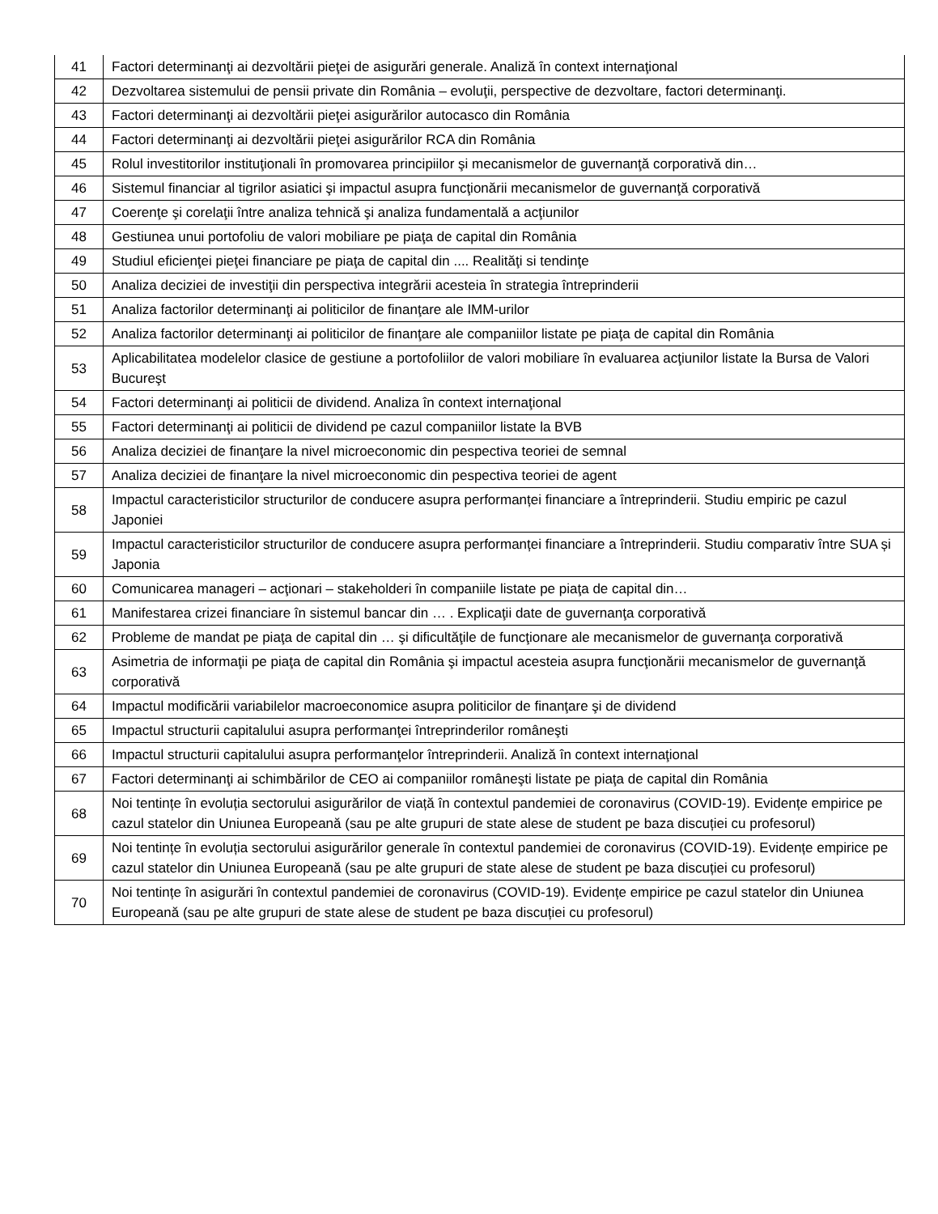| 41 | Factori determinanţi ai dezvoltării pieţei de asigurări generale. Analiză în context internaţional |
| 42 | Dezvoltarea sistemului de pensii private din România – evoluţii, perspective de dezvoltare, factori determinanţi. |
| 43 | Factori determinanţi ai dezvoltării pieţei asigurărilor autocasco din România |
| 44 | Factori determinanţi ai dezvoltării pieţei asigurărilor RCA din România |
| 45 | Rolul investitorilor instituţionali în promovarea principiilor şi mecanismelor de guvernanţă corporativă din… |
| 46 | Sistemul financiar al tigrilor asiatici şi impactul asupra funcţionării mecanismelor de guvernanţă corporativă |
| 47 | Coerenţe şi corelaţii între analiza tehnică şi analiza fundamentală a acţiunilor |
| 48 | Gestiunea unui portofoliu de valori mobiliare pe piaţa de capital din România |
| 49 | Studiul eficienţei pieţei financiare pe piaţa de capital din .... Realităţi si tendinţe |
| 50 | Analiza deciziei de investiţii din perspectiva integrării acesteia în strategia întreprinderii |
| 51 | Analiza factorilor determinanţi ai politicilor de finanţare ale IMM-urilor |
| 52 | Analiza factorilor determinanţi ai politicilor de finanţare ale companiilor listate pe piaţa de capital din România |
| 53 | Aplicabilitatea modelelor clasice de gestiune a portofoliilor de valori mobiliare în evaluarea acţiunilor listate la Bursa de Valori Bucureşt |
| 54 | Factori determinanţi ai politicii de dividend. Analiza în context internaţional |
| 55 | Factori determinanţi ai politicii de dividend pe cazul companiilor listate la BVB |
| 56 | Analiza deciziei de finanţare la nivel microeconomic din pespectiva teoriei de semnal |
| 57 | Analiza deciziei de finanţare la nivel microeconomic din pespectiva teoriei de agent |
| 58 | Impactul caracteristicilor structurilor de conducere asupra performanței financiare a întreprinderii. Studiu empiric pe cazul Japoniei |
| 59 | Impactul caracteristicilor structurilor de conducere asupra performanței financiare a întreprinderii. Studiu comparativ între SUA și Japonia |
| 60 | Comunicarea manageri – acţionari – stakeholderi în companiile listate pe piaţa de capital din… |
| 61 | Manifestarea crizei financiare în sistemul bancar din … . Explicaţii date de guvernanţa corporativă |
| 62 | Probleme de mandat pe piaţa de capital din … şi dificultăţile de funcţionare ale mecanismelor de guvernanţa corporativă |
| 63 | Asimetria de informaţii pe piaţa de capital din România şi impactul acesteia asupra funcţionării mecanismelor de guvernanţă corporativă |
| 64 | Impactul modificării variabilelor macroeconomice asupra politicilor de finanţare şi de dividend |
| 65 | Impactul structurii capitalului asupra performanţei întreprinderilor româneşti |
| 66 | Impactul structurii capitalului asupra performanţelor întreprinderii. Analiză în context internaţional |
| 67 | Factori determinanţi ai schimbărilor de CEO ai companiilor româneşti listate pe piaţa de capital din România |
| 68 | Noi tentințe în evoluția sectorului asigurărilor de viață în contextul pandemiei de coronavirus (COVID-19). Evidențe empirice pe cazul statelor din Uniunea Europeană (sau pe alte grupuri de state alese de student pe baza discuției cu profesorul) |
| 69 | Noi tentințe în evoluția sectorului asigurărilor generale în contextul pandemiei de coronavirus (COVID-19). Evidențe empirice pe cazul statelor din Uniunea Europeană (sau pe alte grupuri de state alese de student pe baza discuției cu profesorul) |
| 70 | Noi tentințe în asigurări în contextul pandemiei de coronavirus (COVID-19). Evidențe empirice pe cazul statelor din Uniunea Europeană (sau pe alte grupuri de state alese de student pe baza discuției cu profesorul) |